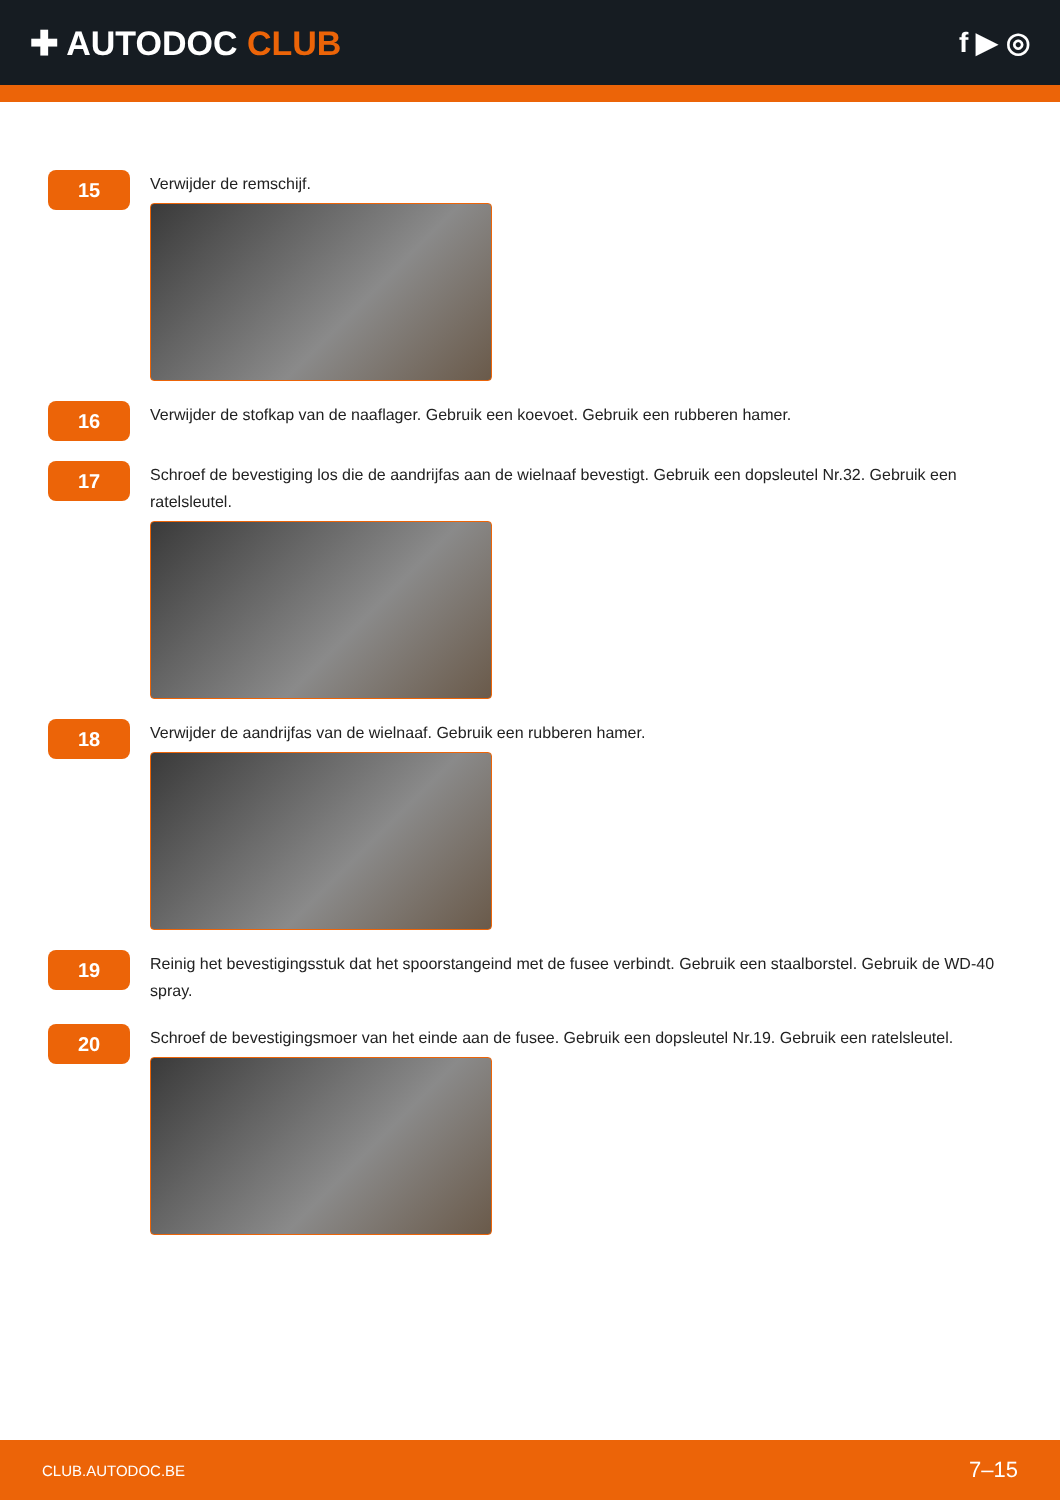✚ AUTODOC CLUB
f ▶ ◎
15
Verwijder de remschijf.
16
Verwijder de stofkap van de naaflager. Gebruik een koevoet. Gebruik een rubberen hamer.
17
Schroef de bevestiging los die de aandrijfas aan de wielnaaf bevestigt. Gebruik een dopsleutel Nr.32. Gebruik een ratelsleutel.
18
Verwijder de aandrijfas van de wielnaaf. Gebruik een rubberen hamer.
19
Reinig het bevestigingsstuk dat het spoorstangeind met de fusee verbindt. Gebruik een staalborstel. Gebruik de WD-40 spray.
20
Schroef de bevestigingsmoer van het einde aan de fusee. Gebruik een dopsleutel Nr.19. Gebruik een ratelsleutel.
CLUB.AUTODOC.BE 7–15